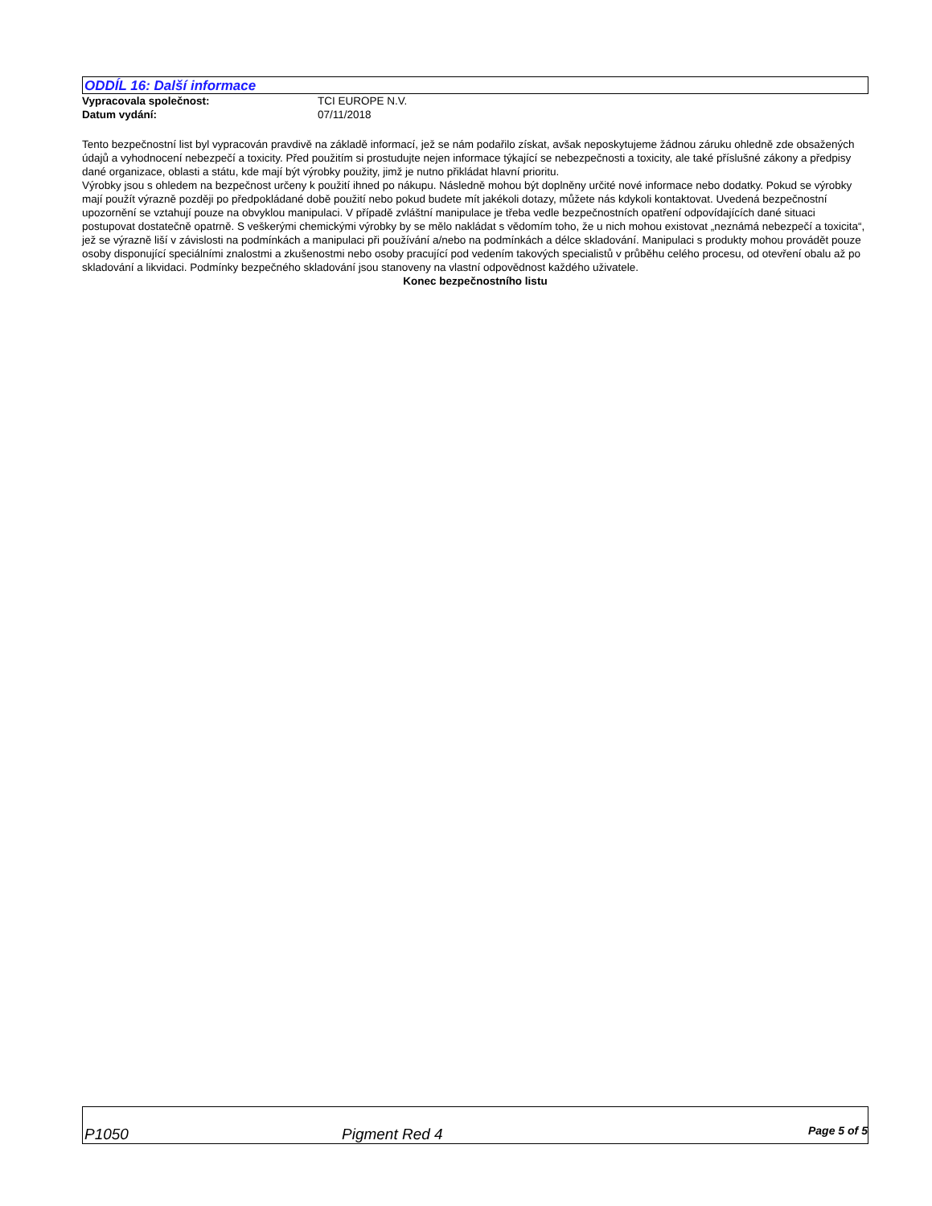ODDÍL 16: Další informace
Vypracovala společnost: TCI EUROPE N.V.
Datum vydání: 07/11/2018
Tento bezpečnostní list byl vypracován pravdivě na základě informací, jež se nám podařilo získat, avšak neposkytujeme žádnou záruku ohledně zde obsažených údajů a vyhodnocení nebezpečí a toxicity. Před použitím si prostudujte nejen informace týkající se nebezpečnosti a toxicity, ale také příslušné zákony a předpisy dané organizace, oblasti a státu, kde mají být výrobky použity, jimž je nutno přikládat hlavní prioritu.
Výrobky jsou s ohledem na bezpečnost určeny k použití ihned po nákupu. Následně mohou být doplněny určité nové informace nebo dodatky. Pokud se výrobky mají použít výrazně později po předpokládané době použití nebo pokud budete mít jakékoli dotazy, můžete nás kdykoli kontaktovat. Uvedená bezpečnostní upozornění se vztahují pouze na obvyklou manipulaci. V případě zvláštní manipulace je třeba vedle bezpečnostních opatření odpovídajících dané situaci postupovat dostatečně opatrně. S veškerými chemickými výrobky by se mělo nakládat s vědomím toho, že u nich mohou existovat „neznámá nebezpečí a toxicita“, jež se výrazně liší v závislosti na podmínkách a manipulaci při používání a/nebo na podmínkách a délce skladování. Manipulaci s produkty mohou provádět pouze osoby disponující speciálními znalostmi a zkušenostmi nebo osoby pracující pod vedením takových specialistů v průběhu celého procesu, od otevření obalu až po skladování a likvidaci. Podmínky bezpečného skladování jsou stanoveny na vlastní odpovědnost každého uživatele.
Konec bezpečnostního listu
P1050 Pigment Red 4 Page 5 of 5